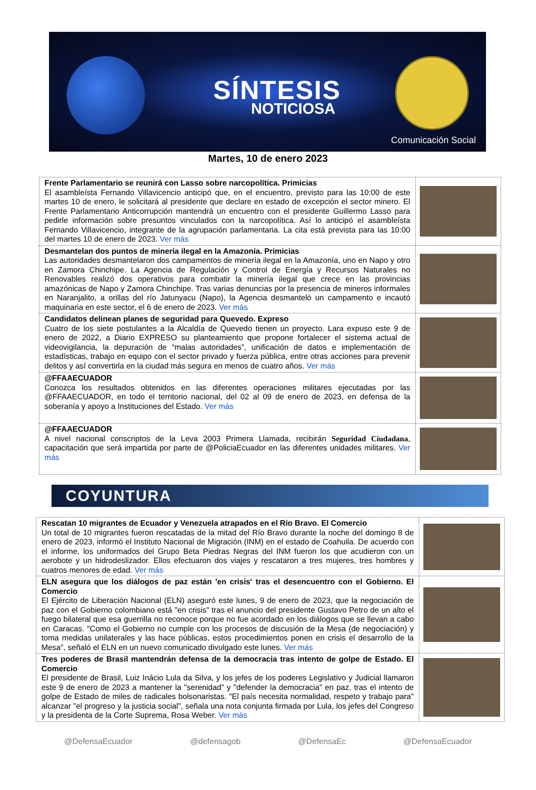SÍNTESIS
NOTICIOSA
Comunicación Social
Martes, 10 de enero 2023
| Frente Parlamentario se reunirá con Lasso sobre narcopolítica. Primicias El asambleísta Fernando Villavicencio anticipó que, en el encuentro, previsto para las 10:00 de este martes 10 de enero, le solicitará al presidente que declare en estado de excepción el sector minero. El Frente Parlamentario Anticorrupción mantendrá un encuentro con el presidente Guillermo Lasso para pedirle información sobre presuntos vinculados con la narcopolítica. Así lo anticipó el asambleísta Fernando Villavicencio, integrante de la agrupación parlamentaria. La cita está prevista para las 10:00 del martes 10 de enero de 2023. Ver más | |
| Desmantelan dos puntos de minería ilegal en la Amazonía. Primicias Las autoridades desmantelaron dos campamentos de minería ilegal en la Amazonía, uno en Napo y otro en Zamora Chinchipe. La Agencia de Regulación y Control de Energía y Recursos Naturales no Renovables realizó dos operativos para combatir la minería ilegal que crece en las provincias amazónicas de Napo y Zamora Chinchipe. Tras varias denuncias por la presencia de mineros informales en Naranjalito, a orillas del río Jatunyacu (Napo), la Agencia desmanteló un campamento e incautó maquinaria en este sector, el 6 de enero de 2023. Ver más | |
| Candidatos delinean planes de seguridad para Quevedo. Expreso Cuatro de los siete postulantes a la Alcaldía de Quevedo tienen un proyecto. Lara expuso este 9 de enero de 2022, a Diario EXPRESO su planteamiento que propone fortalecer el sistema actual de videovigilancia, la depuración de “malas autoridades”, unificación de datos e implementación de estadísticas, trabajo en equipo con el sector privado y fuerza pública, entre otras acciones para prevenir delitos y así convertirla en la ciudad más segura en menos de cuatro años. Ver más | |
| @FFAAECUADOR Conozca los resultados obtenidos en las diferentes operaciones militares ejecutadas por las @FFAAECUADOR, en todo el territorio nacional, del 02 al 09 de enero de 2023, en defensa de la soberanía y apoyo a Instituciones del Estado. Ver más | |
| @FFAAECUADOR A nivel nacional conscriptos de la Leva 2003 Primera Llamada, recibirán Seguridad Ciudadana , capacitación que será impartida por parte de @PoliciaEcuador en las diferentes unidades militares. Ver más | |
COYUNTURA
| Rescatan 10 migrantes de Ecuador y Venezuela atrapados en el Río Bravo. El Comercio Un total de 10 migrantes fueron rescatadas de la mitad del Río Bravo durante la noche del domingo 8 de enero de 2023, informó el Instituto Nacional de Migración (INM) en el estado de Coahuila. De acuerdo con el informe, los uniformados del Grupo Beta Piedras Negras del INM fueron los que acudieron con un aerobote y un hidrodeslizador. Ellos efectuaron dos viajes y rescataron a tres mujeres, tres hombres y cuatros menores de edad. Ver más | |
| ELN asegura que los diálogos de paz están 'en crisis' tras el desencuentro con el Gobierno. El Comercio El Ejército de Liberación Nacional (ELN) aseguró este lunes, 9 de enero de 2023, que la negociación de paz con el Gobierno colombiano está "en crisis" tras el anuncio del presidente Gustavo Petro de un alto el fuego bilateral que esa guerrilla no reconoce porque no fue acordado en los diálogos que se llevan a cabo en Caracas. "Como el Gobierno no cumple con los procesos de discusión de la Mesa (de negociación) y toma medidas unilaterales y las hace públicas, estos procedimientos ponen en crisis el desarrollo de la Mesa", señaló el ELN en un nuevo comunicado divulgado este lunes. Ver más | |
| Tres poderes de Brasil mantendrán defensa de la democracia tras intento de golpe de Estado. El Comercio El presidente de Brasil, Luiz Inácio Lula da Silva, y los jefes de los poderes Legislativo y Judicial llamaron este 9 de enero de 2023 a mantener la "serenidad" y "defender la democracia" en paz, tras el intento de golpe de Estado de miles de radicales bolsonaristas. "El país necesita normalidad, respeto y trabajo para" alcanzar "el progreso y la justicia social", señala una nota conjunta firmada por Lula, los jefes del Congreso y la presidenta de la Corte Suprema, Rosa Weber. Ver más | |
@DefensaEcuador @defensagob @DefensaEc @DefensaEcuador